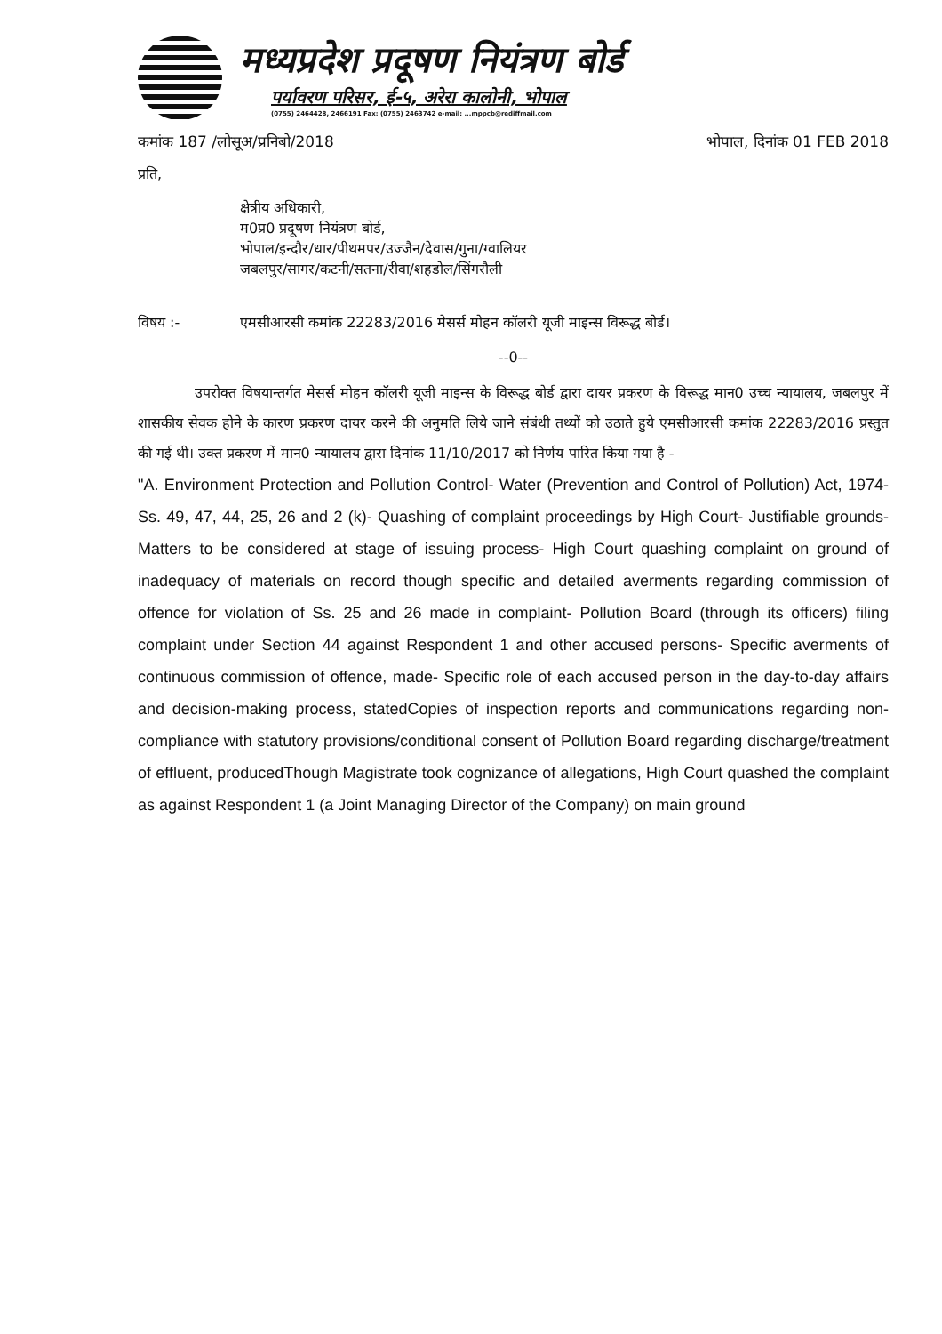मध्यप्रदेश प्रदूषण नियंत्रण बोर्ड
पर्यावरण परिसर, ई-५, अरेरा कालोनी, भोपाल
(0755) 2464428, 2466191 Fax: (0755) 2463742 e-mail: ...mppcb@rediffmail.com
कमांक 187 /लोसूअ/प्रनिबो/2018 भोपाल, दिनांक 01 FEB 2018
प्रति,
क्षेत्रीय अधिकारी,
म0प्र0 प्रदूषण नियंत्रण बोर्ड,
भोपाल/इन्दौर/धार/पीथमपर/उज्जैन/देवास/गुना/ग्वालियर
जबलपुर/सागर/कटनी/सतना/रीवा/शहडोल/सिंगरौली
विषय :- एमसीआरसी कमांक 22283/2016 मेसर्स मोहन कॉलरी यूजी माइन्स विरूद्ध बोर्ड।
--0--
    उपरोक्त विषयान्तर्गत मेसर्स मोहन कॉलरी यूजी माइन्स के विरूद्ध बोर्ड द्वारा दायर प्रकरण के विरूद्ध मान0 उच्च न्यायालय, जबलपुर में शासकीय सेवक होने के कारण प्रकरण दायर करने की अनुमति लिये जाने संबंधी तथ्यों को उठाते हुये एमसीआरसी कमांक 22283/2016 प्रस्तुत की गई थी। उक्त प्रकरण में मान0 न्यायालय द्वारा दिनांक 11/10/2017 को निर्णय पारित किया गया है -
"A. Environment Protection and Pollution Control- Water (Prevention and Control of Pollution) Act, 1974- Ss. 49, 47, 44, 25, 26 and 2 (k)- Quashing of complaint proceedings by High Court- Justifiable grounds- Matters to be considered at stage of issuing process- High Court quashing complaint on ground of inadequacy of materials on record though specific and detailed averments regarding commission of offence for violation of Ss. 25 and 26 made in complaint- Pollution Board (through its officers) filing complaint under Section 44 against Respondent 1 and other accused persons- Specific averments of continuous commission of offence, made- Specific role of each accused person in the day-to-day affairs and decision-making process, statedCopies of inspection reports and communications regarding non-compliance with statutory provisions/conditional consent of Pollution Board regarding discharge/treatment of effluent, producedThough Magistrate took cognizance of allegations, High Court quashed the complaint as against Respondent 1 (a Joint Managing Director of the Company) on main ground